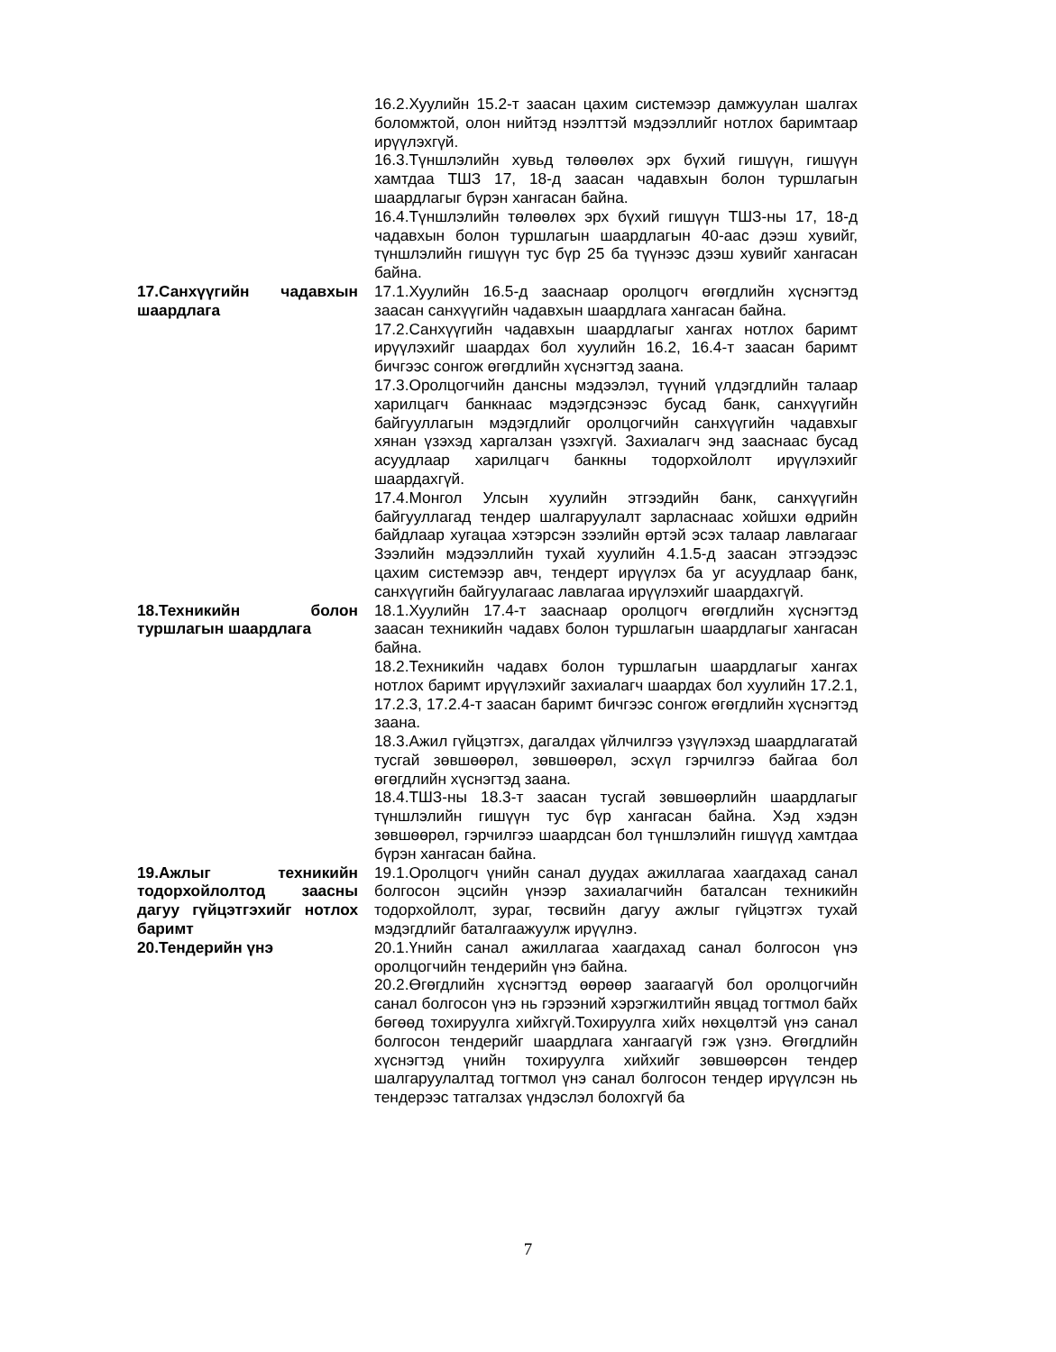16.2.Хуулийн 15.2-т заасан цахим системээр дамжуулан шалгах боломжтой, олон нийтэд нээлттэй мэдээллийг нотлох баримтаар ирүүлэхгүй.
16.3.Түншлэлийн хувьд төлөөлөх эрх бүхий гишүүн, гишүүн хамтдаа ТШЗ 17, 18-д заасан чадавхын болон туршлагын шаардлагыг бүрэн хангасан байна.
16.4.Түншлэлийн төлөөлөх эрх бүхий гишүүн ТШЗ-ны 17, 18-д чадавхын болон туршлагын шаардлагын 40-аас дээш хувийг, түншлэлийн гишүүн тус бүр 25 ба түүнээс дээш хувийг хангасан байна.
17.Санхүүгийн чадавхын шаардлага
17.1.Хуулийн 16.5-д зааснаар оролцогч өгөгдлийн хүснэгтэд заасан санхүүгийн чадавхын шаардлага хангасан байна.
17.2.Санхүүгийн чадавхын шаардлагыг хангах нотлох баримт ирүүлэхийг шаардах бол хуулийн 16.2, 16.4-т заасан баримт бичгээс сонгож өгөгдлийн хүснэгтэд заана.
17.3.Оролцогчийн дансны мэдээлэл, түүний үлдэгдлийн талаар харилцагч банкнаас мэдэгдсэнээс бусад банк, санхүүгийн байгууллагын мэдэгдлийг оролцогчийн санхүүгийн чадавхыг хянан үзэхэд харгалзан үзэхгүй. Захиалагч энд зааснаас бусад асуудлаар харилцагч банкны тодорхойлолт ирүүлэхийг шаардахгүй.
17.4.Монгол Улсын хуулийн этгээдийн банк, санхүүгийн байгууллагад тендер шалгаруулалт зарласнаас хойшхи өдрийн байдлаар хугацаа хэтэрсэн зээлийн өртэй эсэх талаар лавлагааг Зээлийн мэдээллийн тухай хуулийн 4.1.5-д заасан этгээдээс цахим системээр авч, тендерт ирүүлэх ба уг асуудлаар банк, санхүүгийн байгуулагаас лавлагаа ирүүлэхийг шаардахгүй.
18.Техникийн болон туршлагын шаардлага
18.1.Хуулийн 17.4-т зааснаар оролцогч өгөгдлийн хүснэгтэд заасан техникийн чадавх болон туршлагын шаардлагыг хангасан байна.
18.2.Техникийн чадавх болон туршлагын шаардлагыг хангах нотлох баримт ирүүлэхийг захиалагч шаардах бол хуулийн 17.2.1, 17.2.3, 17.2.4-т заасан баримт бичгээс сонгож өгөгдлийн хүснэгтэд заана.
18.3.Ажил гүйцэтгэх, дагалдах үйлчилгээ үзүүлэхэд шаардлагатай тусгай зөвшөөрөл, зөвшөөрөл, эсхүл гэрчилгээ байгаа бол өгөгдлийн хүснэгтэд заана.
18.4.ТШЗ-ны 18.3-т заасан тусгай зөвшөөрлийн шаардлагыг түншлэлийн гишүүн тус бүр хангасан байна. Хэд хэдэн зөвшөөрөл, гэрчилгээ шаардсан бол түншлэлийн гишүүд хамтдаа бүрэн хангасан байна.
19.Ажлыг техникийн тодорхойлолтод заасны дагуу гүйцэтгэхийг нотлох баримт
19.1.Оролцогч үнийн санал дуудах ажиллагаа хаагдахад санал болгосон эцсийн үнээр захиалагчийн баталсан техникийн тодорхойлолт, зураг, төсвийн дагуу ажлыг гүйцэтгэх тухай мэдэгдлийг баталгаажуулж ирүүлнэ.
20.Тендерийн үнэ 20.1.Үнийн санал ажиллагаа хаагдахад санал болгосон үнэ оролцогчийн тендерийн үнэ байна.
20.2.Өгөгдлийн хүснэгтэд өөрөөр заагаагүй бол оролцогчийн санал болгосон үнэ нь гэрээний хэрэгжилтийн явцад тогтмол байх бөгөөд тохируулга хийхгүй.Тохируулга хийх нөхцөлтэй үнэ санал болгосон тендерийг шаардлага хангаагүй гэж үзнэ. Өгөгдлийн хүснэгтэд үнийн тохируулга хийхийг зөвшөөрсөн тендер шалгаруулалтад тогтмол үнэ санал болгосон тендер ирүүлсэн нь тендерээс татгалзах үндэслэл болохгүй ба
7